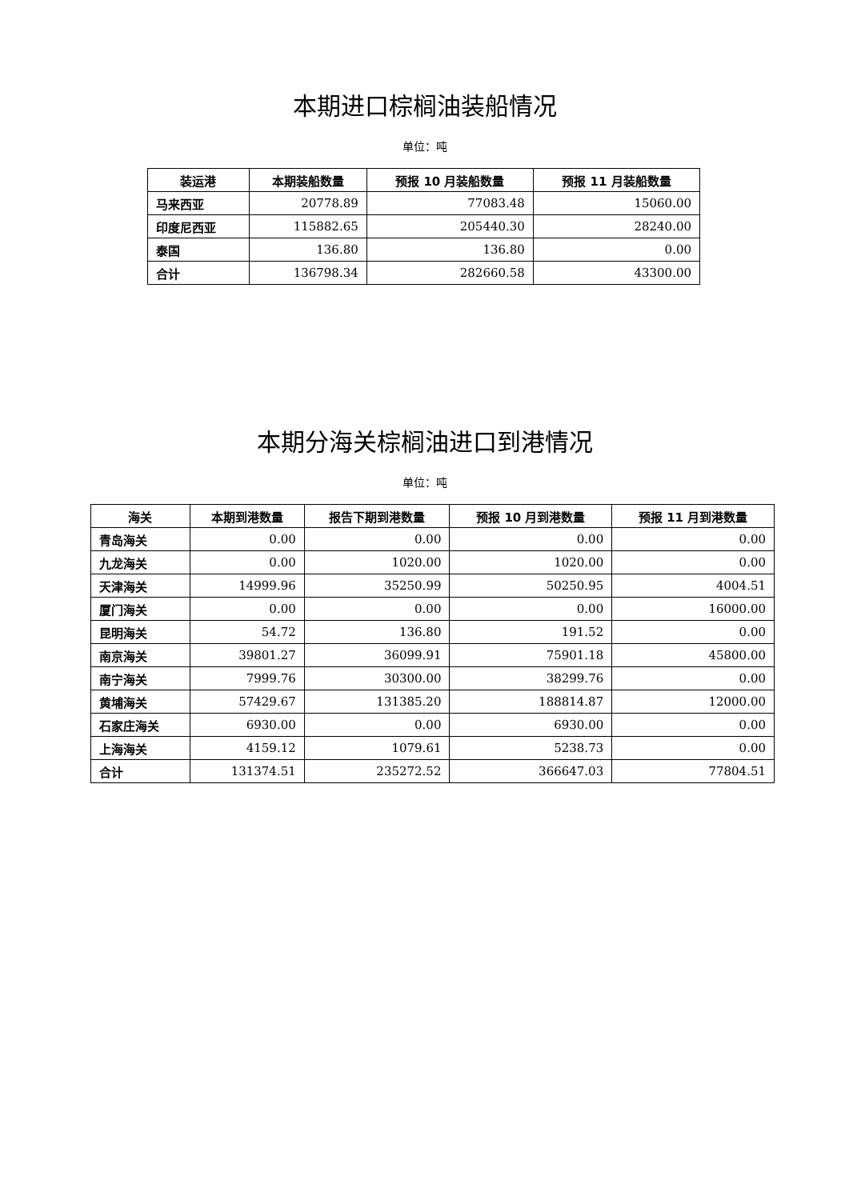本期进口棕榈油装船情况
单位：吨
| 装运港 | 本期装船数量 | 预报 10 月装船数量 | 预报 11 月装船数量 |
| --- | --- | --- | --- |
| 马来西亚 | 20778.89 | 77083.48 | 15060.00 |
| 印度尼西亚 | 115882.65 | 205440.30 | 28240.00 |
| 泰国 | 136.80 | 136.80 | 0.00 |
| 合计 | 136798.34 | 282660.58 | 43300.00 |
本期分海关棕榈油进口到港情况
单位：吨
| 海关 | 本期到港数量 | 报告下期到港数量 | 预报 10 月到港数量 | 预报 11 月到港数量 |
| --- | --- | --- | --- | --- |
| 青岛海关 | 0.00 | 0.00 | 0.00 | 0.00 |
| 九龙海关 | 0.00 | 1020.00 | 1020.00 | 0.00 |
| 天津海关 | 14999.96 | 35250.99 | 50250.95 | 4004.51 |
| 厦门海关 | 0.00 | 0.00 | 0.00 | 16000.00 |
| 昆明海关 | 54.72 | 136.80 | 191.52 | 0.00 |
| 南京海关 | 39801.27 | 36099.91 | 75901.18 | 45800.00 |
| 南宁海关 | 7999.76 | 30300.00 | 38299.76 | 0.00 |
| 黄埔海关 | 57429.67 | 131385.20 | 188814.87 | 12000.00 |
| 石家庄海关 | 6930.00 | 0.00 | 6930.00 | 0.00 |
| 上海海关 | 4159.12 | 1079.61 | 5238.73 | 0.00 |
| 合计 | 131374.51 | 235272.52 | 366647.03 | 77804.51 |